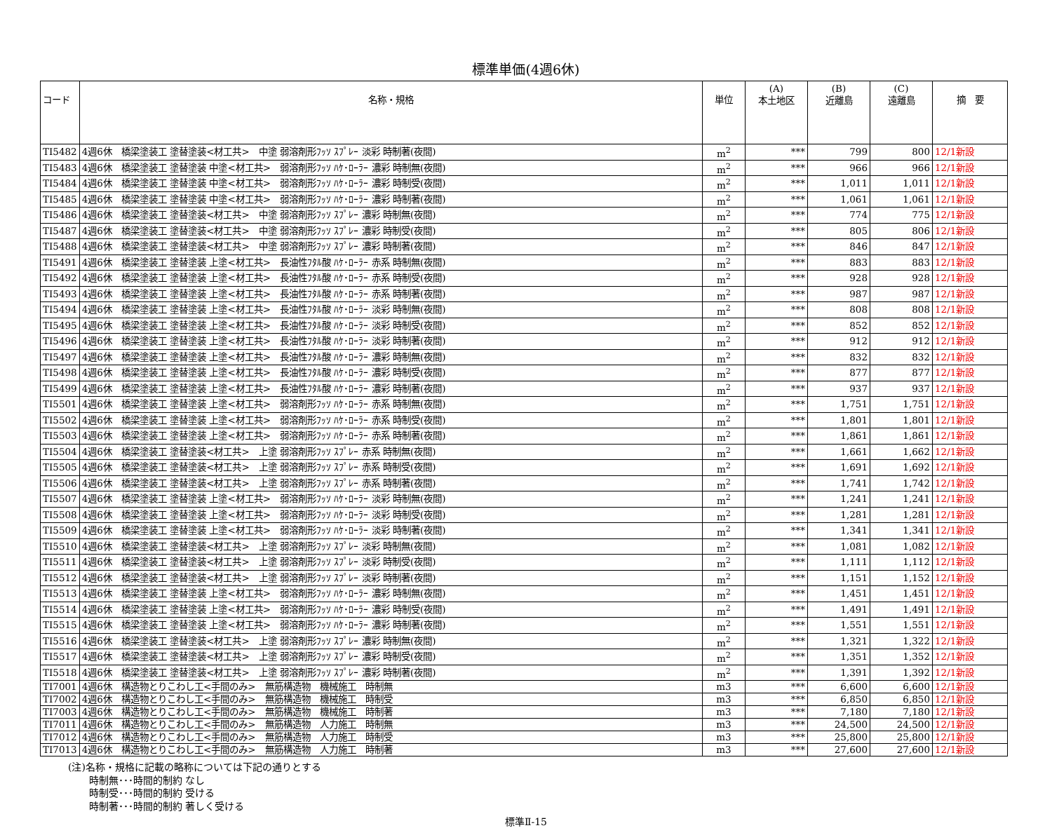標準単価(4週6休)
| コード | 名称・規格 | 単位 | (A) 本土地区 | (B) 近離島 | (C) 遠離島 | 摘 要 |
| --- | --- | --- | --- | --- | --- | --- |
| TI5482 | 4週6休 橋梁塗装工 塗替塗装<材工共> 中塗 弱溶剤形ﾌｯｿ ｽﾌﾟﾚｰ 淡彩 時制著(夜間) | m<sup>2</sup> | *** | 799 | 800 | 12/1新設 |
| TI5483 | 4週6休 橋梁塗装工 塗替塗装 中塗<材工共> 弱溶剤形ﾌｯｿ ﾊｹ･ﾛｰﾗｰ 濃彩 時制無(夜間) | m<sup>2</sup> | *** | 966 | 966 | 12/1新設 |
| TI5484 | 4週6休 橋梁塗装工 塗替塗装 中塗<材工共> 弱溶剤形ﾌｯｿ ﾊｹ･ﾛｰﾗｰ 濃彩 時制受(夜間) | m<sup>2</sup> | *** | 1,011 | 1,011 | 12/1新設 |
| TI5485 | 4週6休 橋梁塗装工 塗替塗装 中塗<材工共> 弱溶剤形ﾌｯｿ ﾊｹ･ﾛｰﾗｰ 濃彩 時制著(夜間) | m<sup>2</sup> | *** | 1,061 | 1,061 | 12/1新設 |
| TI5486 | 4週6休 橋梁塗装工 塗替塗装<材工共> 中塗 弱溶剤形ﾌｯｿ ｽﾌﾟﾚｰ 濃彩 時制無(夜間) | m<sup>2</sup> | *** | 774 | 775 | 12/1新設 |
| TI5487 | 4週6休 橋梁塗装工 塗替塗装<材工共> 中塗 弱溶剤形ﾌｯｿ ｽﾌﾟﾚｰ 濃彩 時制受(夜間) | m<sup>2</sup> | *** | 805 | 806 | 12/1新設 |
| TI5488 | 4週6休 橋梁塗装工 塗替塗装<材工共> 中塗 弱溶剤形ﾌｯｿ ｽﾌﾟﾚｰ 濃彩 時制著(夜間) | m<sup>2</sup> | *** | 846 | 847 | 12/1新設 |
| TI5491 | 4週6休 橋梁塗装工 塗替塗装 上塗<材工共> 長油性ﾌﾀﾙ酸 ﾊｹ･ﾛｰﾗｰ 赤系 時制無(夜間) | m<sup>2</sup> | *** | 883 | 883 | 12/1新設 |
| TI5492 | 4週6休 橋梁塗装工 塗替塗装 上塗<材工共> 長油性ﾌﾀﾙ酸 ﾊｹ･ﾛｰﾗｰ 赤系 時制受(夜間) | m<sup>2</sup> | *** | 928 | 928 | 12/1新設 |
| TI5493 | 4週6休 橋梁塗装工 塗替塗装 上塗<材工共> 長油性ﾌﾀﾙ酸 ﾊｹ･ﾛｰﾗｰ 赤系 時制著(夜間) | m<sup>2</sup> | *** | 987 | 987 | 12/1新設 |
| TI5494 | 4週6休 橋梁塗装工 塗替塗装 上塗<材工共> 長油性ﾌﾀﾙ酸 ﾊｹ･ﾛｰﾗｰ 淡彩 時制無(夜間) | m<sup>2</sup> | *** | 808 | 808 | 12/1新設 |
| TI5495 | 4週6休 橋梁塗装工 塗替塗装 上塗<材工共> 長油性ﾌﾀﾙ酸 ﾊｹ･ﾛｰﾗｰ 淡彩 時制受(夜間) | m<sup>2</sup> | *** | 852 | 852 | 12/1新設 |
| TI5496 | 4週6休 橋梁塗装工 塗替塗装 上塗<材工共> 長油性ﾌﾀﾙ酸 ﾊｹ･ﾛｰﾗｰ 淡彩 時制著(夜間) | m<sup>2</sup> | *** | 912 | 912 | 12/1新設 |
| TI5497 | 4週6休 橋梁塗装工 塗替塗装 上塗<材工共> 長油性ﾌﾀﾙ酸 ﾊｹ･ﾛｰﾗｰ 濃彩 時制無(夜間) | m<sup>2</sup> | *** | 832 | 832 | 12/1新設 |
| TI5498 | 4週6休 橋梁塗装工 塗替塗装 上塗<材工共> 長油性ﾌﾀﾙ酸 ﾊｹ･ﾛｰﾗｰ 濃彩 時制受(夜間) | m<sup>2</sup> | *** | 877 | 877 | 12/1新設 |
| TI5499 | 4週6休 橋梁塗装工 塗替塗装 上塗<材工共> 長油性ﾌﾀﾙ酸 ﾊｹ･ﾛｰﾗｰ 濃彩 時制著(夜間) | m<sup>2</sup> | *** | 937 | 937 | 12/1新設 |
| TI5501 | 4週6休 橋梁塗装工 塗替塗装 上塗<材工共> 弱溶剤形ﾌｯｿ ﾊｹ･ﾛｰﾗｰ 赤系 時制無(夜間) | m<sup>2</sup> | *** | 1,751 | 1,751 | 12/1新設 |
| TI5502 | 4週6休 橋梁塗装工 塗替塗装 上塗<材工共> 弱溶剤形ﾌｯｿ ﾊｹ･ﾛｰﾗｰ 赤系 時制受(夜間) | m<sup>2</sup> | *** | 1,801 | 1,801 | 12/1新設 |
| TI5503 | 4週6休 橋梁塗装工 塗替塗装 上塗<材工共> 弱溶剤形ﾌｯｿ ﾊｹ･ﾛｰﾗｰ 赤系 時制著(夜間) | m<sup>2</sup> | *** | 1,861 | 1,861 | 12/1新設 |
| TI5504 | 4週6休 橋梁塗装工 塗替塗装<材工共> 上塗 弱溶剤形ﾌｯｿ ｽﾌﾟﾚｰ 赤系 時制無(夜間) | m<sup>2</sup> | *** | 1,661 | 1,662 | 12/1新設 |
| TI5505 | 4週6休 橋梁塗装工 塗替塗装<材工共> 上塗 弱溶剤形ﾌｯｿ ｽﾌﾟﾚｰ 赤系 時制受(夜間) | m<sup>2</sup> | *** | 1,691 | 1,692 | 12/1新設 |
| TI5506 | 4週6休 橋梁塗装工 塗替塗装<材工共> 上塗 弱溶剤形ﾌｯｿ ｽﾌﾟﾚｰ 赤系 時制著(夜間) | m<sup>2</sup> | *** | 1,741 | 1,742 | 12/1新設 |
| TI5507 | 4週6休 橋梁塗装工 塗替塗装 上塗<材工共> 弱溶剤形ﾌｯｿ ﾊｹ･ﾛｰﾗｰ 淡彩 時制無(夜間) | m<sup>2</sup> | *** | 1,241 | 1,241 | 12/1新設 |
| TI5508 | 4週6休 橋梁塗装工 塗替塗装 上塗<材工共> 弱溶剤形ﾌｯｿ ﾊｹ･ﾛｰﾗｰ 淡彩 時制受(夜間) | m<sup>2</sup> | *** | 1,281 | 1,281 | 12/1新設 |
| TI5509 | 4週6休 橋梁塗装工 塗替塗装 上塗<材工共> 弱溶剤形ﾌｯｿ ﾊｹ･ﾛｰﾗｰ 淡彩 時制著(夜間) | m<sup>2</sup> | *** | 1,341 | 1,341 | 12/1新設 |
| TI5510 | 4週6休 橋梁塗装工 塗替塗装<材工共> 上塗 弱溶剤形ﾌｯｿ ｽﾌﾟﾚｰ 淡彩 時制無(夜間) | m<sup>2</sup> | *** | 1,081 | 1,082 | 12/1新設 |
| TI5511 | 4週6休 橋梁塗装工 塗替塗装<材工共> 上塗 弱溶剤形ﾌｯｿ ｽﾌﾟﾚｰ 淡彩 時制受(夜間) | m<sup>2</sup> | *** | 1,111 | 1,112 | 12/1新設 |
| TI5512 | 4週6休 橋梁塗装工 塗替塗装<材工共> 上塗 弱溶剤形ﾌｯｿ ｽﾌﾟﾚｰ 淡彩 時制著(夜間) | m<sup>2</sup> | *** | 1,151 | 1,152 | 12/1新設 |
| TI5513 | 4週6休 橋梁塗装工 塗替塗装 上塗<材工共> 弱溶剤形ﾌｯｿ ﾊｹ･ﾛｰﾗｰ 濃彩 時制無(夜間) | m<sup>2</sup> | *** | 1,451 | 1,451 | 12/1新設 |
| TI5514 | 4週6休 橋梁塗装工 塗替塗装 上塗<材工共> 弱溶剤形ﾌｯｿ ﾊｹ･ﾛｰﾗｰ 濃彩 時制受(夜間) | m<sup>2</sup> | *** | 1,491 | 1,491 | 12/1新設 |
| TI5515 | 4週6休 橋梁塗装工 塗替塗装 上塗<材工共> 弱溶剤形ﾌｯｿ ﾊｹ･ﾛｰﾗｰ 濃彩 時制著(夜間) | m<sup>2</sup> | *** | 1,551 | 1,551 | 12/1新設 |
| TI5516 | 4週6休 橋梁塗装工 塗替塗装<材工共> 上塗 弱溶剤形ﾌｯｿ ｽﾌﾟﾚｰ 濃彩 時制無(夜間) | m<sup>2</sup> | *** | 1,321 | 1,322 | 12/1新設 |
| TI5517 | 4週6休 橋梁塗装工 塗替塗装<材工共> 上塗 弱溶剤形ﾌｯｿ ｽﾌﾟﾚｰ 濃彩 時制受(夜間) | m<sup>2</sup> | *** | 1,351 | 1,352 | 12/1新設 |
| TI5518 | 4週6休 橋梁塗装工 塗替塗装<材工共> 上塗 弱溶剤形ﾌｯｿ ｽﾌﾟﾚｰ 濃彩 時制著(夜間) | m<sup>2</sup> | *** | 1,391 | 1,392 | 12/1新設 |
| TI7001 | 4週6休 構造物とりこわし工<手間のみ> 無筋構造物 機械施工 時制無 | m3 | *** | 6,600 | 6,600 | 12/1新設 |
| TI7002 | 4週6休 構造物とりこわし工<手間のみ> 無筋構造物 機械施工 時制受 | m3 | *** | 6,850 | 6,850 | 12/1新設 |
| TI7003 | 4週6休 構造物とりこわし工<手間のみ> 無筋構造物 機械施工 時制著 | m3 | *** | 7,180 | 7,180 | 12/1新設 |
| TI7011 | 4週6休 構造物とりこわし工<手間のみ> 無筋構造物 人力施工 時制無 | m3 | *** | 24,500 | 24,500 | 12/1新設 |
| TI7012 | 4週6休 構造物とりこわし工<手間のみ> 無筋構造物 人力施工 時制受 | m3 | *** | 25,800 | 25,800 | 12/1新設 |
| TI7013 | 4週6休 構造物とりこわし工<手間のみ> 無筋構造物 人力施工 時制著 | m3 | *** | 27,600 | 27,600 | 12/1新設 |
(注)名称・規格に記載の略称については下記の通りとする
時制無･･･時間的制約 なし
時制受･･･時間的制約 受ける
時制著･･･時間的制約 著しく受ける
標準Ⅱ-15